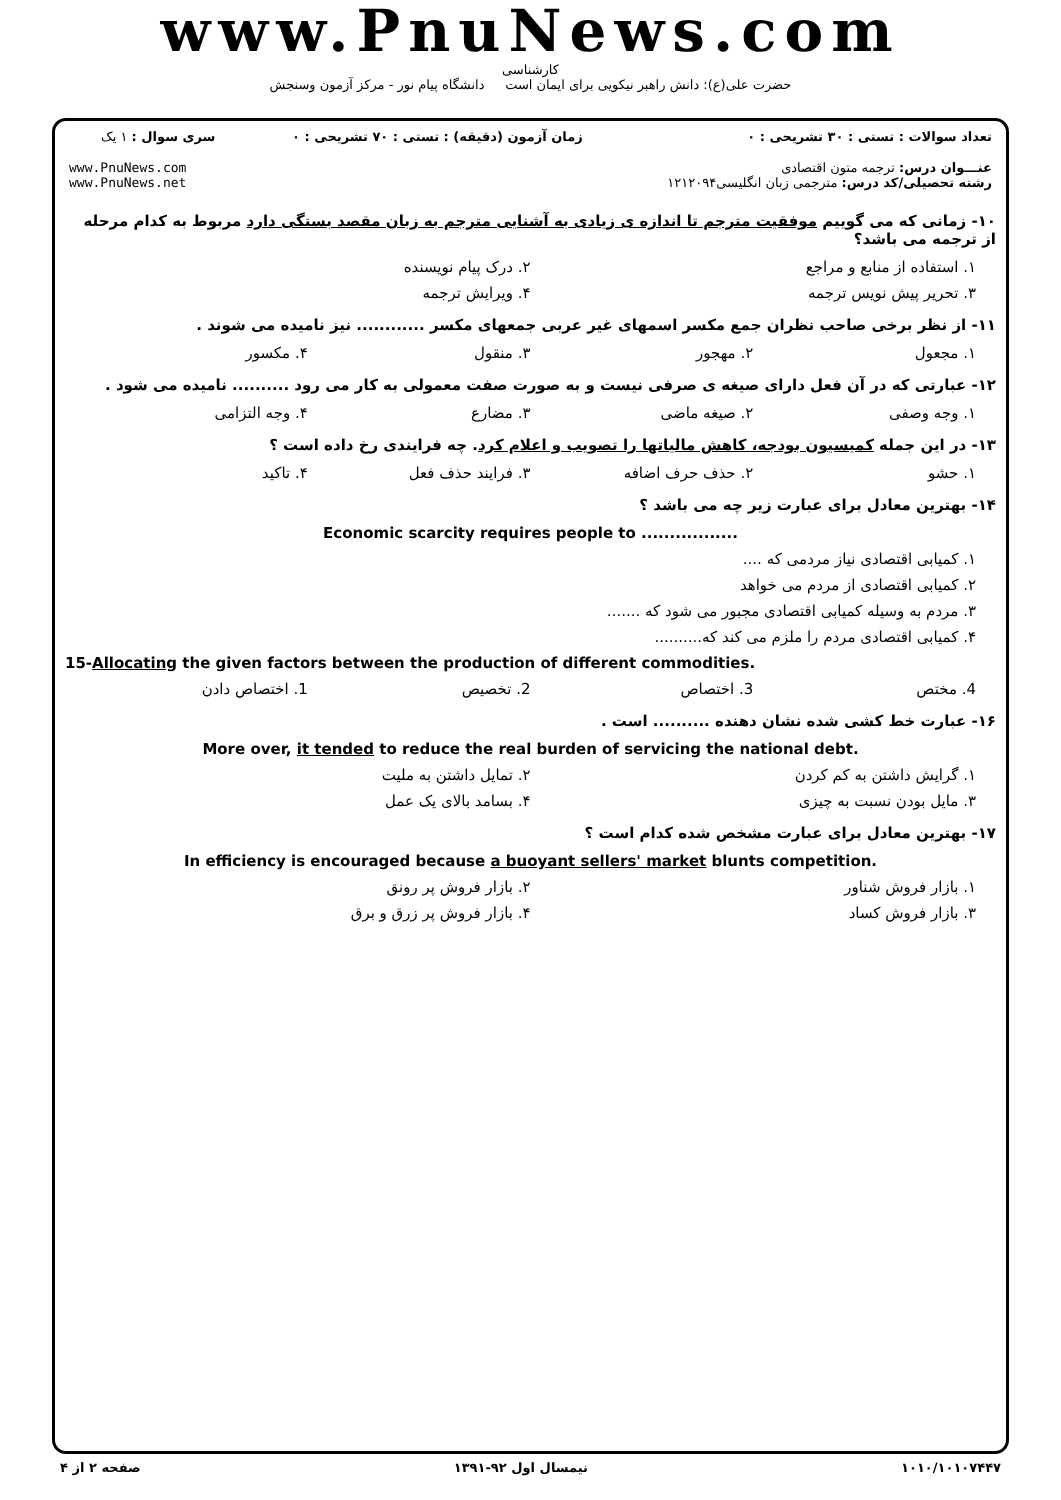www.PnuNews.com
کارشناسی
حضرت علی(ع): دانش راهبر نیکویی برای ایمان است دانشگاه پیام نور - مرکز آزمون وسنجش
| تعداد سوالات : تستی : ۳۰ تشریحی : ۰ | زمان آزمون (دقیقه) : تستی : ۷۰ تشریحی : ۰ | سری سوال : ۱ یک |
| عنـــوان درس: ترجمه متون اقتصادی رشته تحصیلی/کد درس: مترجمی زبان انگلیسی۱۲۱۲۰۹۴ | | www.PnuNews.com www.PnuNews.net |
۱۰- زمانی که می گوییم موفقیت مترجم تا اندازه ی زیادی به آشنایی مترجم به زبان مقصد بستگی دارد مربوط به کدام مرحله از ترجمه می باشد؟
۱. استفاده از منابع و مراجع ۲. درک پیام نویسنده
۳. تحریر پیش نویس ترجمه ۴. ویرایش ترجمه
۱۱- از نظر برخی صاحب نظران جمع مکسر اسمهای غیر عربی جمعهای مکسر ............ نیز نامیده می شوند .
۱. مجعول ۲. مهجور ۳. منقول ۴. مکسور
۱۲- عبارتی که در آن فعل دارای صیغه ی صرفی نیست و به صورت صفت معمولی به کار می رود .......... نامیده می شود .
۱. وجه وصفی ۲. صیغه ماضی ۳. مضارع ۴. وجه التزامی
۱۳- در این جمله کمیسیون بودجه، کاهش مالیاتها را تصویب و اعلام کرد. چه فرایندی رخ داده است ؟
۱. حشو ۲. حذف حرف اضافه ۳. فرایند حذف فعل ۴. تاکید
۱۴- بهترین معادل برای عبارت زیر چه می باشد ؟
Economic scarcity requires people to .................
۱. کمیابی اقتصادی نیاز مردمی که ....
۲. کمیابی اقتصادی از مردم می خواهد
۳. مردم به وسیله کمیابی اقتصادی مجبور می شود که .......
۴. کمیابی اقتصادی مردم را ملزم می کند که..........
15-Allocating the given factors between the production of different commodities.
4. مختص 3. اختصاص 2. تخصیص 1. اختصاص دادن
۱۶- عبارت خط کشی شده نشان دهنده .......... است .
More over, it tended to reduce the real burden of servicing the national debt.
۱. گرایش داشتن به کم کردن ۲. تمایل داشتن به ملیت
۳. مایل بودن نسبت به چیزی ۴. بسامد بالای یک عمل
۱۷- بهترین معادل برای عبارت مشخص شده کدام است ؟
In efficiency is encouraged because a buoyant sellers' market blunts competition.
۱. بازار فروش شناور ۲. بازار فروش پر رونق
۳. بازار فروش کساد ۴. بازار فروش پر زرق و برق
۱۰۱۰/۱۰۱۰۷۴۴۷ نیمسال اول ۹۲-۱۳۹۱ صفحه ۲ از ۴